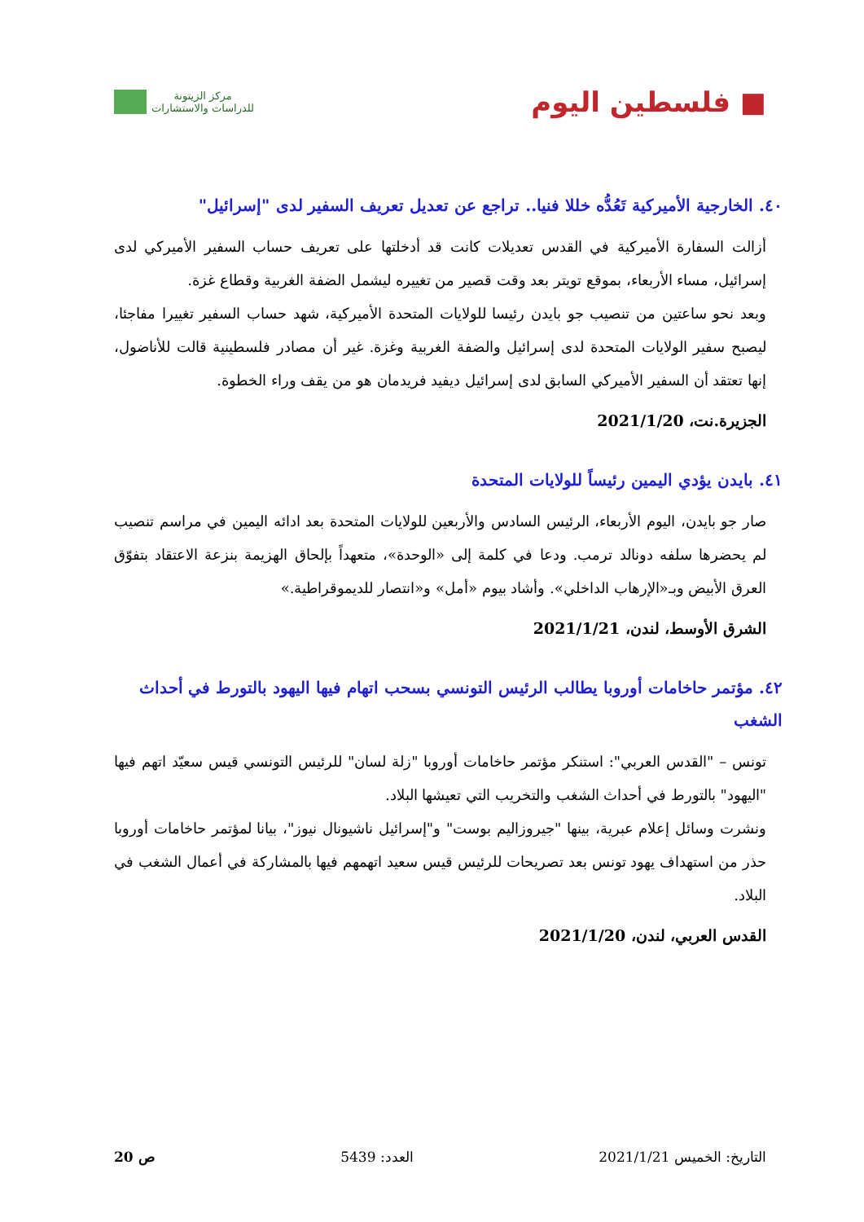■ فلسطين اليوم
مركز الزيتونة
للدراسات والاستشارات
٤٠. الخارجية الأميركية تَعُدُّه خللا فنيا.. تراجع عن تعديل تعريف السفير لدى "إسرائيل"
أزالت السفارة الأميركية في القدس تعديلات كانت قد أدخلتها على تعريف حساب السفير الأميركي لدى إسرائيل، مساء الأربعاء، بموقع تويتر بعد وقت قصير من تغييره ليشمل الضفة الغربية وقطاع غزة.
وبعد نحو ساعتين من تنصيب جو بايدن رئيسا للولايات المتحدة الأميركية، شهد حساب السفير تغييرا مفاجئا، ليصبح سفير الولايات المتحدة لدى إسرائيل والضفة الغربية وغزة. غير أن مصادر فلسطينية قالت للأناضول، إنها تعتقد أن السفير الأميركي السابق لدى إسرائيل ديفيد فريدمان هو من يقف وراء الخطوة.
الجزيرة.نت، 2021/1/20
٤١. بايدن يؤدي اليمين رئيساً للولايات المتحدة
صار جو بايدن، اليوم الأربعاء، الرئيس السادس والأربعين للولايات المتحدة بعد ادائه اليمين في مراسم تنصيب لم يحضرها سلفه دونالد ترمب. ودعا في كلمة إلى «الوحدة»، متعهداً بإلحاق الهزيمة بنزعة الاعتقاد بتفوّق العرق الأبيض وبـ«الإرهاب الداخلي». وأشاد بيوم «أمل» و«انتصار للديموقراطية.»
الشرق الأوسط، لندن، 2021/1/21
٤٢. مؤتمر حاخامات أوروبا يطالب الرئيس التونسي بسحب اتهام فيها اليهود بالتورط في أحداث الشغب
تونس – "القدس العربي": استنكر مؤتمر حاخامات أوروبا "زلة لسان" للرئيس التونسي قيس سعيّد اتهم فيها "اليهود" بالتورط في أحداث الشغب والتخريب التي تعيشها البلاد.
ونشرت وسائل إعلام عبرية، بينها "جيروزاليم بوست" و"إسرائيل ناشيونال نيوز"، بيانا لمؤتمر حاخامات أوروبا حذر من استهداف يهود تونس بعد تصريحات للرئيس قيس سعيد اتهمهم فيها بالمشاركة في أعمال الشغب في البلاد.
القدس العربي، لندن، 2021/1/20
التاريخ: الخميس 2021/1/21 العدد: 5439 ص 20